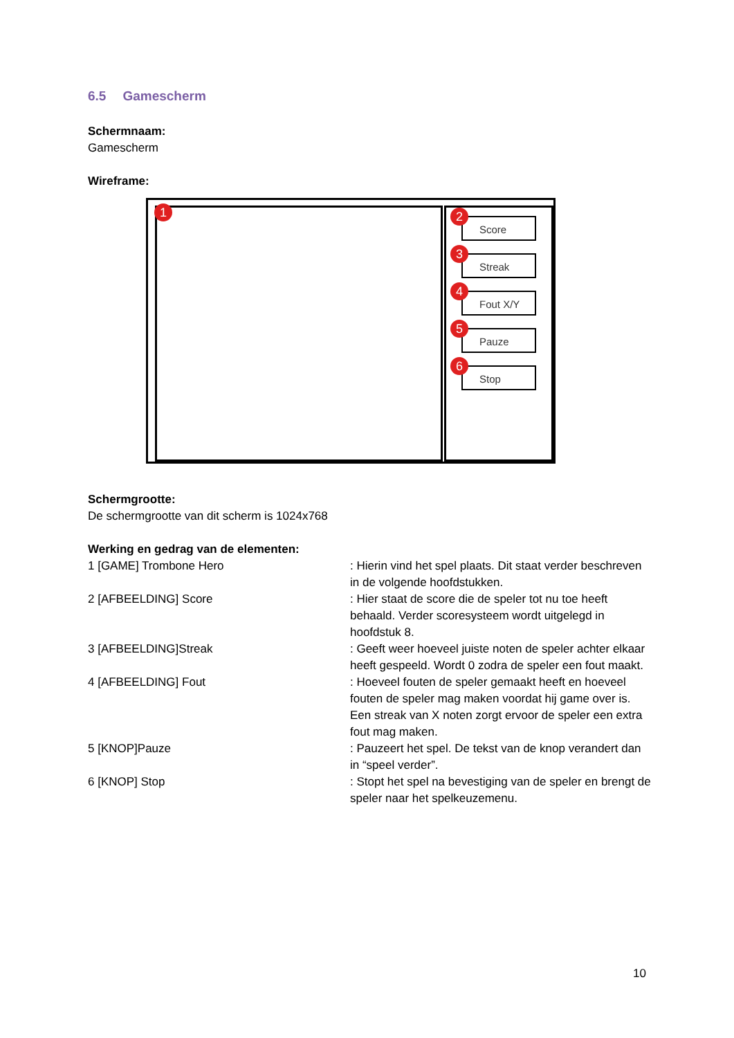6.5 Gamescherm
Schermnaam:
Gamescherm
Wireframe:
1
2
Score
3
Streak
4
Fout X/Y
5
Pauze
6
Stop
Schermgrootte:
De schermgrootte van dit scherm is 1024x768
Werking en gedrag van de elementen:
1 [GAME] Trombone Hero : Hierin vind het spel plaats. Dit staat verder beschreven in de volgende hoofdstukken.
2 [AFBEELDING] Score : Hier staat de score die de speler tot nu toe heeft behaald. Verder scoresysteem wordt uitgelegd in hoofdstuk 8.
3 [AFBEELDING]Streak : Geeft weer hoeveel juiste noten de speler achter elkaar heeft gespeeld. Wordt 0 zodra de speler een fout maakt.
4 [AFBEELDING] Fout : Hoeveel fouten de speler gemaakt heeft en hoeveel fouten de speler mag maken voordat hij game over is. Een streak van X noten zorgt ervoor de speler een extra fout mag maken.
5 [KNOP]Pauze : Pauzeert het spel. De tekst van de knop verandert dan in “speel verder”.
6 [KNOP] Stop : Stopt het spel na bevestiging van de speler en brengt de speler naar het spelkeuzemenu.
10